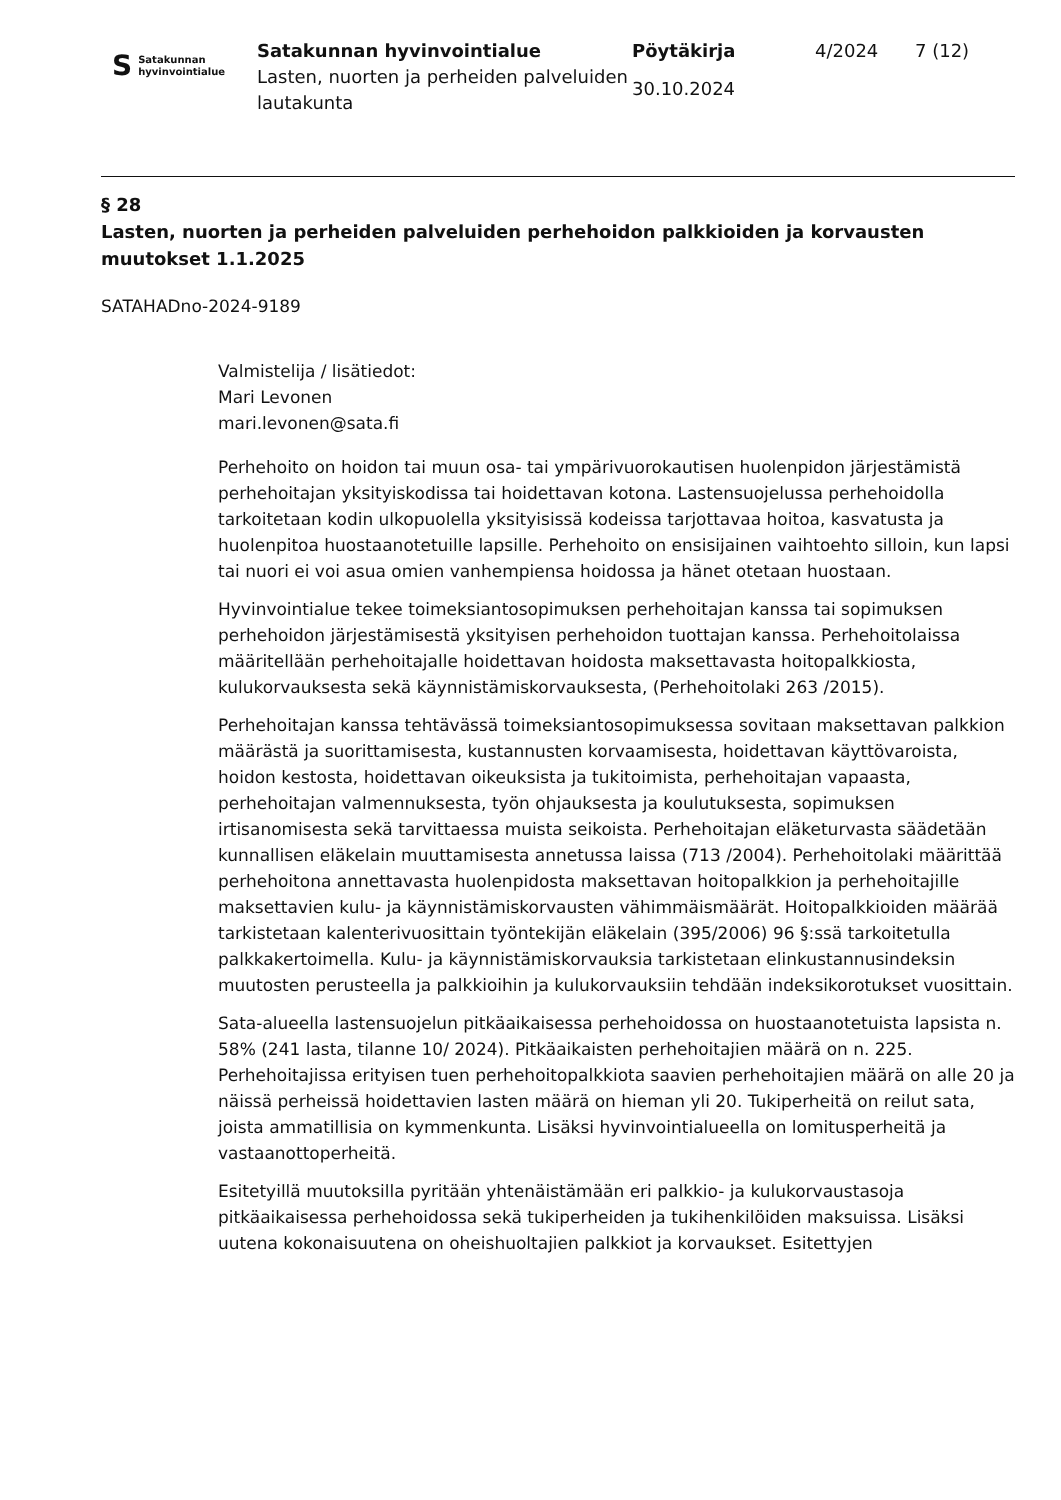S Satakunnan
hyvinvointialue
Satakunnan hyvinvointialue
Lasten, nuorten ja perheiden palveluiden lautakunta
Pöytäkirja
30.10.2024
4/2024 7 (12)
§ 28
Lasten, nuorten ja perheiden palveluiden perhehoidon palkkioiden ja korvausten muutokset 1.1.2025
SATAHADno-2024-9189
Valmistelija / lisätiedot:
Mari Levonen
mari.levonen@sata.fi
Perhehoito on hoidon tai muun osa- tai ympärivuorokautisen huolenpidon järjestämistä perhehoitajan yksityiskodissa tai hoidettavan kotona. Lastensuojelussa perhehoidolla tarkoitetaan kodin ulkopuolella yksityisissä kodeissa tarjottavaa hoitoa, kasvatusta ja huolenpitoa huostaanotetuille lapsille. Perhehoito on ensisijainen vaihtoehto silloin, kun lapsi tai nuori ei voi asua omien vanhempiensa hoidossa ja hänet otetaan huostaan.
Hyvinvointialue tekee toimeksiantosopimuksen perhehoitajan kanssa tai sopimuksen perhehoidon järjestämisestä yksityisen perhehoidon tuottajan kanssa. Perhehoitolaissa määritellään perhehoitajalle hoidettavan hoidosta maksettavasta hoitopalkkiosta, kulukorvauksesta sekä käynnistämiskorvauksesta, (Perhehoitolaki 263 /2015).
Perhehoitajan kanssa tehtävässä toimeksiantosopimuksessa sovitaan maksettavan palkkion määrästä ja suorittamisesta, kustannusten korvaamisesta, hoidettavan käyttövaroista, hoidon kestosta, hoidettavan oikeuksista ja tukitoimista, perhehoitajan vapaasta, perhehoitajan valmennuksesta, työn ohjauksesta ja koulutuksesta, sopimuksen irtisanomisesta sekä tarvittaessa muista seikoista. Perhehoitajan eläketurvasta säädetään kunnallisen eläkelain muuttamisesta annetussa laissa (713 /2004). Perhehoitolaki määrittää perhehoitona annettavasta huolenpidosta maksettavan hoitopalkkion ja perhehoitajille maksettavien kulu- ja käynnistämiskorvausten vähimmäismäärät. Hoitopalkkioiden määrää tarkistetaan kalenterivuosittain työntekijän eläkelain (395/2006) 96 §:ssä tarkoitetulla palkkakertoimella. Kulu- ja käynnistämiskorvauksia tarkistetaan elinkustannusindeksin muutosten perusteella ja palkkioihin ja kulukorvauksiin tehdään indeksikorotukset vuosittain.
Sata-alueella lastensuojelun pitkäaikaisessa perhehoidossa on huostaanotetuista lapsista n. 58% (241 lasta, tilanne 10/ 2024). Pitkäaikaisten perhehoitajien määrä on n. 225. Perhehoitajissa erityisen tuen perhehoitopalkkiota saavien perhehoitajien määrä on alle 20 ja näissä perheissä hoidettavien lasten määrä on hieman yli 20. Tukiperheitä on reilut sata, joista ammatillisia on kymmenkunta. Lisäksi hyvinvointialueella on lomitusperheitä ja vastaanottoperheitä.
Esitetyillä muutoksilla pyritään yhtenäistämään eri palkkio- ja kulukorvaustasoja pitkäaikaisessa perhehoidossa sekä tukiperheiden ja tukihenkilöiden maksuissa. Lisäksi uutena kokonaisuutena on oheishuoltajien palkkiot ja korvaukset. Esitettyjen